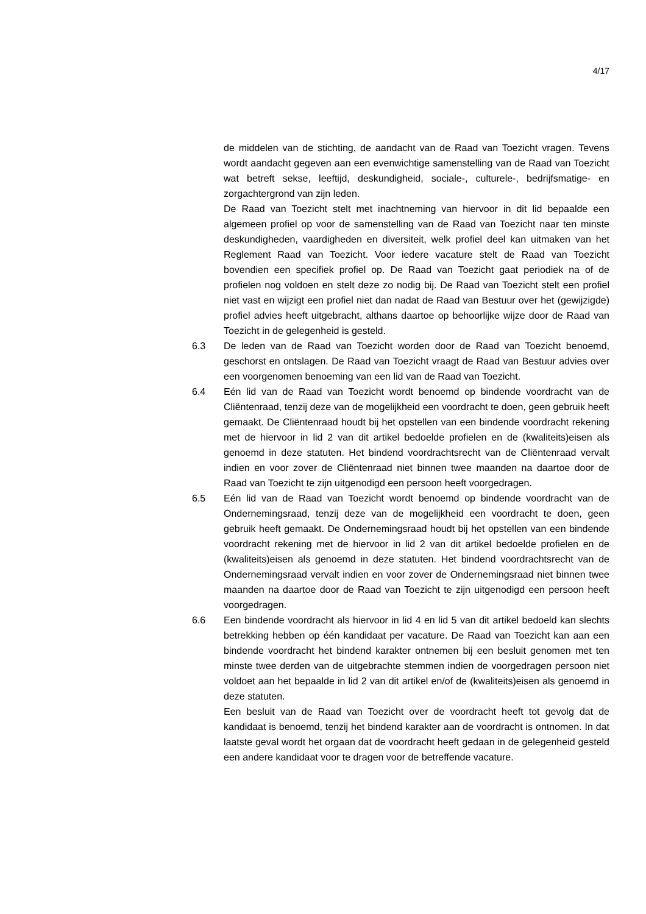4/17
de middelen van de stichting, de aandacht van de Raad van Toezicht vragen. Tevens wordt aandacht gegeven aan een evenwichtige samenstelling van de Raad van Toezicht wat betreft sekse, leeftijd, deskundigheid, sociale-, culturele-, bedrijfsmatige- en zorgachtergrond van zijn leden.
De Raad van Toezicht stelt met inachtneming van hiervoor in dit lid bepaalde een algemeen profiel op voor de samenstelling van de Raad van Toezicht naar ten minste deskundigheden, vaardigheden en diversiteit, welk profiel deel kan uitmaken van het Reglement Raad van Toezicht. Voor iedere vacature stelt de Raad van Toezicht bovendien een specifiek profiel op. De Raad van Toezicht gaat periodiek na of de profielen nog voldoen en stelt deze zo nodig bij. De Raad van Toezicht stelt een profiel niet vast en wijzigt een profiel niet dan nadat de Raad van Bestuur over het (gewijzigde) profiel advies heeft uitgebracht, althans daartoe op behoorlijke wijze door de Raad van Toezicht in de gelegenheid is gesteld.
6.3 De leden van de Raad van Toezicht worden door de Raad van Toezicht benoemd, geschorst en ontslagen. De Raad van Toezicht vraagt de Raad van Bestuur advies over een voorgenomen benoeming van een lid van de Raad van Toezicht.
6.4 Eén lid van de Raad van Toezicht wordt benoemd op bindende voordracht van de Cliëntenraad, tenzij deze van de mogelijkheid een voordracht te doen, geen gebruik heeft gemaakt. De Cliëntenraad houdt bij het opstellen van een bindende voordracht rekening met de hiervoor in lid 2 van dit artikel bedoelde profielen en de (kwaliteits)eisen als genoemd in deze statuten. Het bindend voordrachtsrecht van de Cliëntenraad vervalt indien en voor zover de Cliëntenraad niet binnen twee maanden na daartoe door de Raad van Toezicht te zijn uitgenodigd een persoon heeft voorgedragen.
6.5 Eén lid van de Raad van Toezicht wordt benoemd op bindende voordracht van de Ondernemingsraad, tenzij deze van de mogelijkheid een voordracht te doen, geen gebruik heeft gemaakt. De Ondernemingsraad houdt bij het opstellen van een bindende voordracht rekening met de hiervoor in lid 2 van dit artikel bedoelde profielen en de (kwaliteits)eisen als genoemd in deze statuten. Het bindend voordrachtsrecht van de Ondernemingsraad vervalt indien en voor zover de Ondernemingsraad niet binnen twee maanden na daartoe door de Raad van Toezicht te zijn uitgenodigd een persoon heeft voorgedragen.
6.6 Een bindende voordracht als hiervoor in lid 4 en lid 5 van dit artikel bedoeld kan slechts betrekking hebben op één kandidaat per vacature. De Raad van Toezicht kan aan een bindende voordracht het bindend karakter ontnemen bij een besluit genomen met ten minste twee derden van de uitgebrachte stemmen indien de voorgedragen persoon niet voldoet aan het bepaalde in lid 2 van dit artikel en/of de (kwaliteits)eisen als genoemd in deze statuten.
Een besluit van de Raad van Toezicht over de voordracht heeft tot gevolg dat de kandidaat is benoemd, tenzij het bindend karakter aan de voordracht is ontnomen. In dat laatste geval wordt het orgaan dat de voordracht heeft gedaan in de gelegenheid gesteld een andere kandidaat voor te dragen voor de betreffende vacature.